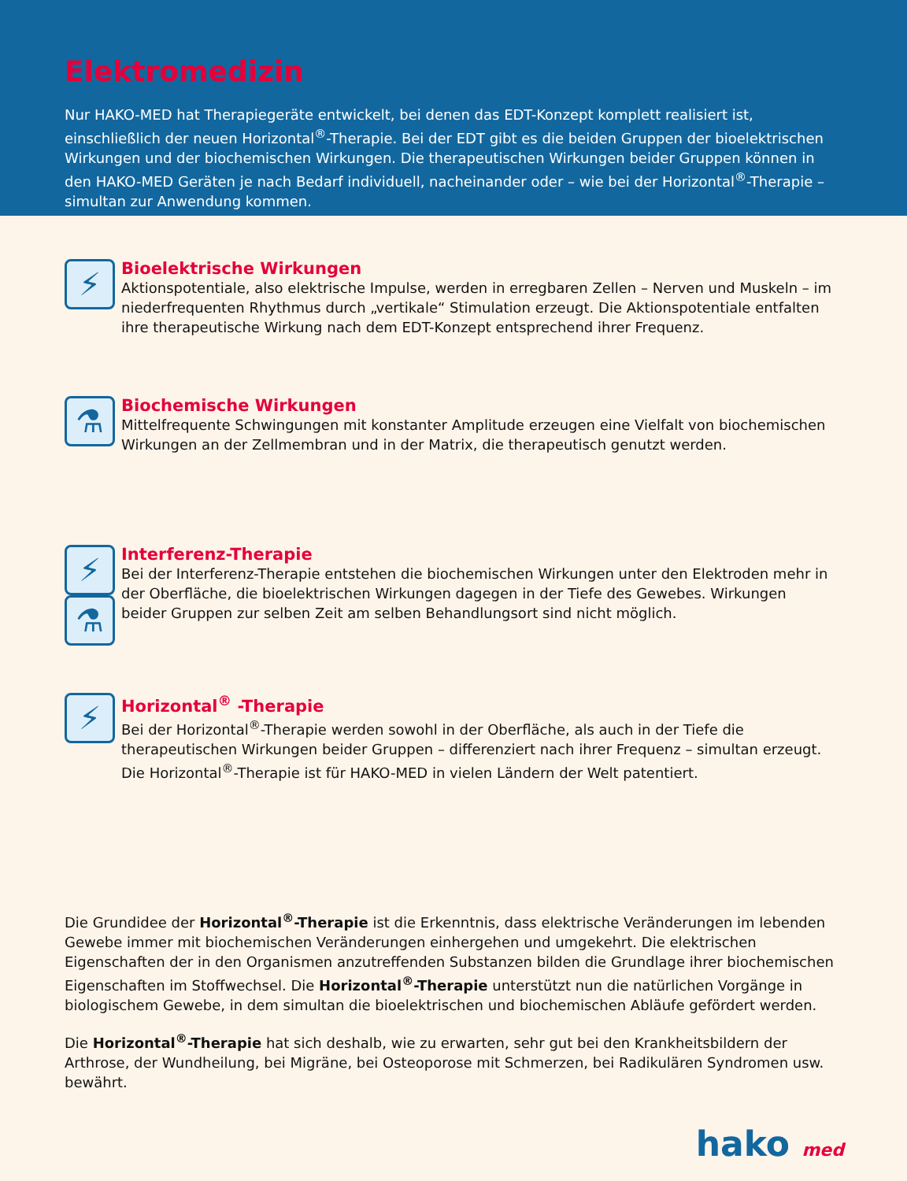Elektromedizin
Nur HAKO-MED hat Therapiegeräte entwickelt, bei denen das EDT-Konzept komplett realisiert ist, einschließlich der neuen Horizontal<sup>®</sup>-Therapie. Bei der EDT gibt es die beiden Gruppen der bioelektrischen Wirkungen und der biochemischen Wirkungen. Die therapeutischen Wirkungen beider Gruppen können in den HAKO-MED Geräten je nach Bedarf individuell, nacheinander oder – wie bei der Horizontal<sup>®</sup>-Therapie – simultan zur Anwendung kommen.
⚡
Bioelektrische Wirkungen
Aktionspotentiale, also elektrische Impulse, werden in erregbaren Zellen – Nerven und Muskeln – im niederfrequenten Rhythmus durch „vertikale“ Stimulation erzeugt. Die Aktionspotentiale entfalten ihre therapeutische Wirkung nach dem EDT-Konzept entsprechend ihrer Frequenz.
⚗
Biochemische Wirkungen
Mittelfrequente Schwingungen mit konstanter Amplitude erzeugen eine Vielfalt von biochemischen Wirkungen an der Zellmembran und in der Matrix, die therapeutisch genutzt werden.
⚡
⚗
Interferenz-Therapie
Bei der Interferenz-Therapie entstehen die biochemischen Wirkungen unter den Elektroden mehr in der Oberfläche, die bioelektrischen Wirkungen dagegen in der Tiefe des Gewebes. Wirkungen beider Gruppen zur selben Zeit am selben Behandlungsort sind nicht möglich.
⚡
Horizontal<sup>®</sup> -Therapie
Bei der Horizontal<sup>®</sup>-Therapie werden sowohl in der Oberfläche, als auch in der Tiefe die therapeutischen Wirkungen beider Gruppen – differenziert nach ihrer Frequenz – simultan erzeugt. Die Horizontal<sup>®</sup>-Therapie ist für HAKO-MED in vielen Ländern der Welt patentiert.
Die Grundidee der Horizontal<sup>®</sup>-Therapie ist die Erkenntnis, dass elektrische Veränderungen im lebenden Gewebe immer mit biochemischen Veränderungen einhergehen und umgekehrt. Die elektrischen Eigenschaften der in den Organismen anzutreffenden Substanzen bilden die Grundlage ihrer biochemischen Eigenschaften im Stoffwechsel. Die Horizontal<sup>®</sup>-Therapie unterstützt nun die natürlichen Vorgänge in biologischem Gewebe, in dem simultan die bioelektrischen und biochemischen Abläufe gefördert werden.
Die Horizontal<sup>®</sup>-Therapie hat sich deshalb, wie zu erwarten, sehr gut bei den Krankheitsbildern der Arthrose, der Wundheilung, bei Migräne, bei Osteoporose mit Schmerzen, bei Radikulären Syndromen usw. bewährt.
hako med